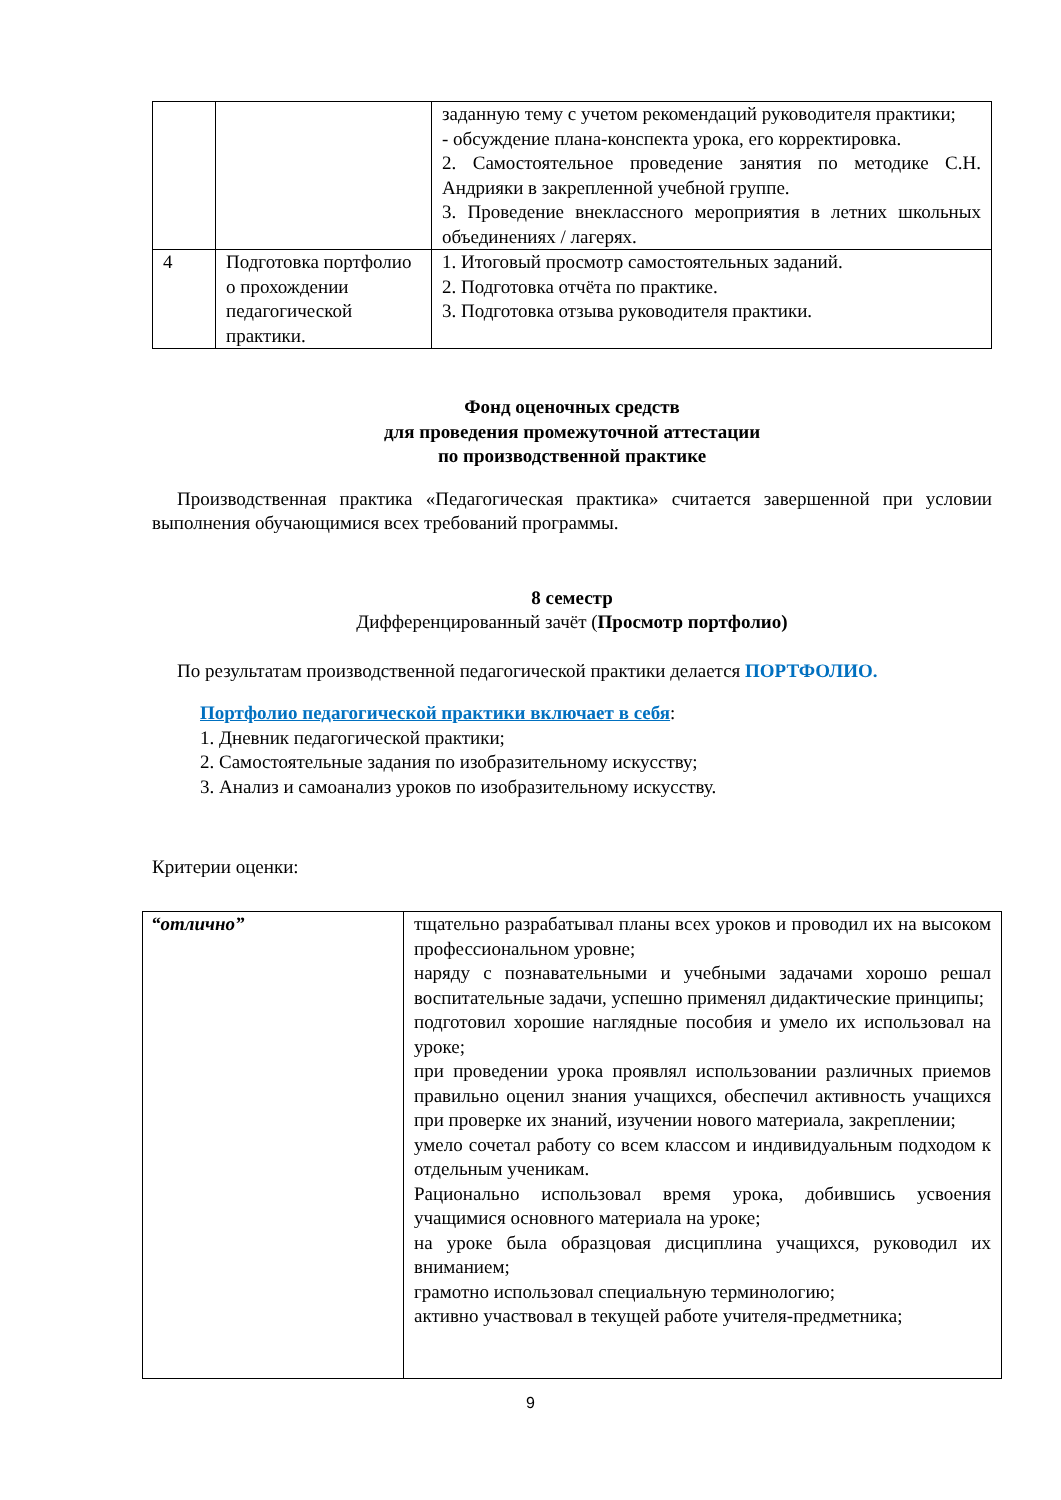| | | заданную тему с учетом рекомендаций руководителя практики; - обсуждение плана-конспекта урока, его корректировка. 2. Самостоятельное проведение занятия по методике С.Н. Андрияки в закрепленной учебной группе. 3. Проведение внеклассного мероприятия в летних школьных объединениях / лагерях. |
| 4 | Подготовка портфолио о прохождении педагогической практики. | 1. Итоговый просмотр самостоятельных заданий. 2. Подготовка отчёта по практике. 3. Подготовка отзыва руководителя практики. |
Фонд оценочных средств
для проведения промежуточной аттестации
по производственной практике
Производственная практика «Педагогическая практика» считается завершенной при условии выполнения обучающимися всех требований программы.
8 семестр
Дифференцированный зачёт (Просмотр портфолио)
По результатам производственной педагогической практики делается ПОРТФОЛИО.
Портфолио педагогической практики включает в себя:
1. Дневник педагогической практики;
2. Самостоятельные задания по изобразительному искусству;
3. Анализ и самоанализ уроков по изобразительному искусству.
Критерии оценки:
| “отлично” | тщательно разрабатывал планы всех уроков и проводил их на высоком профессиональном уровне; наряду с познавательными и учебными задачами хорошо решал воспитательные задачи, успешно применял дидактические принципы; подготовил хорошие наглядные пособия и умело их использовал на уроке; при проведении урока проявлял использовании различных приемов правильно оценил знания учащихся, обеспечил активность учащихся при проверке их знаний, изучении нового материала, закреплении; умело сочетал работу со всем классом и индивидуальным подходом к отдельным ученикам. Рационально использовал время урока, добившись усвоения учащимися основного материала на уроке; на уроке была образцовая дисциплина учащихся, руководил их вниманием; грамотно использовал специальную терминологию; активно участвовал в текущей работе учителя-предметника; |
9